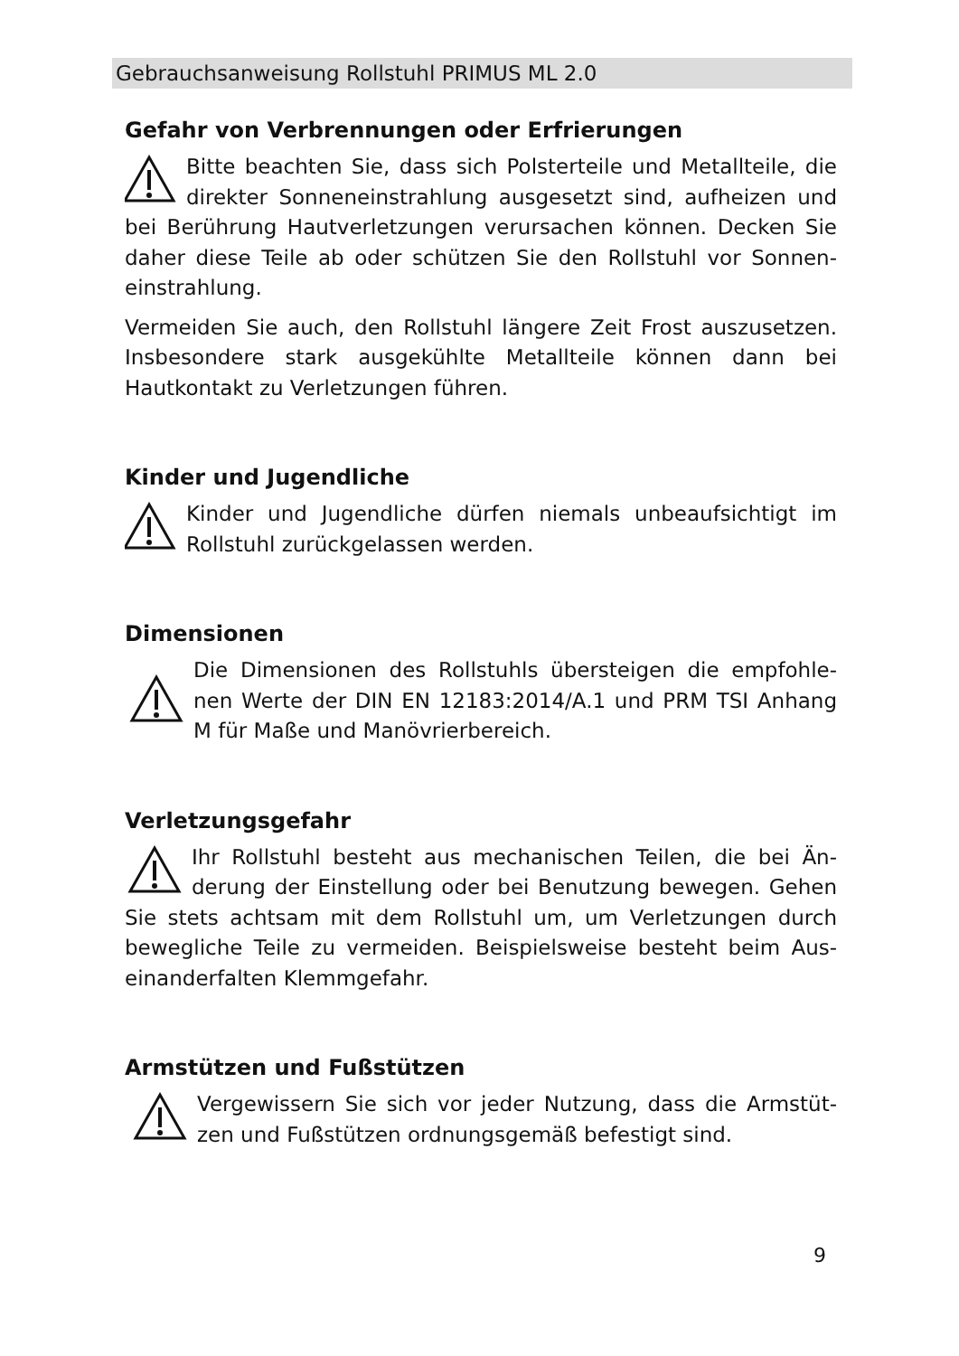Gebrauchsanweisung Rollstuhl PRIMUS ML 2.0
Gefahr von Verbrennungen oder Erfrierungen
Bitte beachten Sie, dass sich Polsterteile und Metallteile, die direkter Sonneneinstrahlung ausgesetzt sind, aufheizen und bei Berührung Hautverletzungen verursachen können. Decken Sie daher diese Teile ab oder schützen Sie den Rollstuhl vor Sonnen-einstrahlung.
Vermeiden Sie auch, den Rollstuhl längere Zeit Frost auszusetzen. Insbesondere stark ausgekühlte Metallteile können dann bei Hautkontakt zu Verletzungen führen.
Kinder und Jugendliche
Kinder und Jugendliche dürfen niemals unbeaufsichtigt im Rollstuhl zurückgelassen werden.
Dimensionen
Die Dimensionen des Rollstuhls übersteigen die empfohle-nen Werte der DIN EN 12183:2014/A.1 und PRM TSI Anhang M für Maße und Manövrierbereich.
Verletzungsgefahr
Ihr Rollstuhl besteht aus mechanischen Teilen, die bei Än-derung der Einstellung oder bei Benutzung bewegen. Gehen Sie stets achtsam mit dem Rollstuhl um, um Verletzungen durch bewegliche Teile zu vermeiden. Beispielsweise besteht beim Aus-einanderfalten Klemmgefahr.
Armstützen und Fußstützen
Vergewissern Sie sich vor jeder Nutzung, dass die Armstüt-zen und Fußstützen ordnungsgemäß befestigt sind.
9